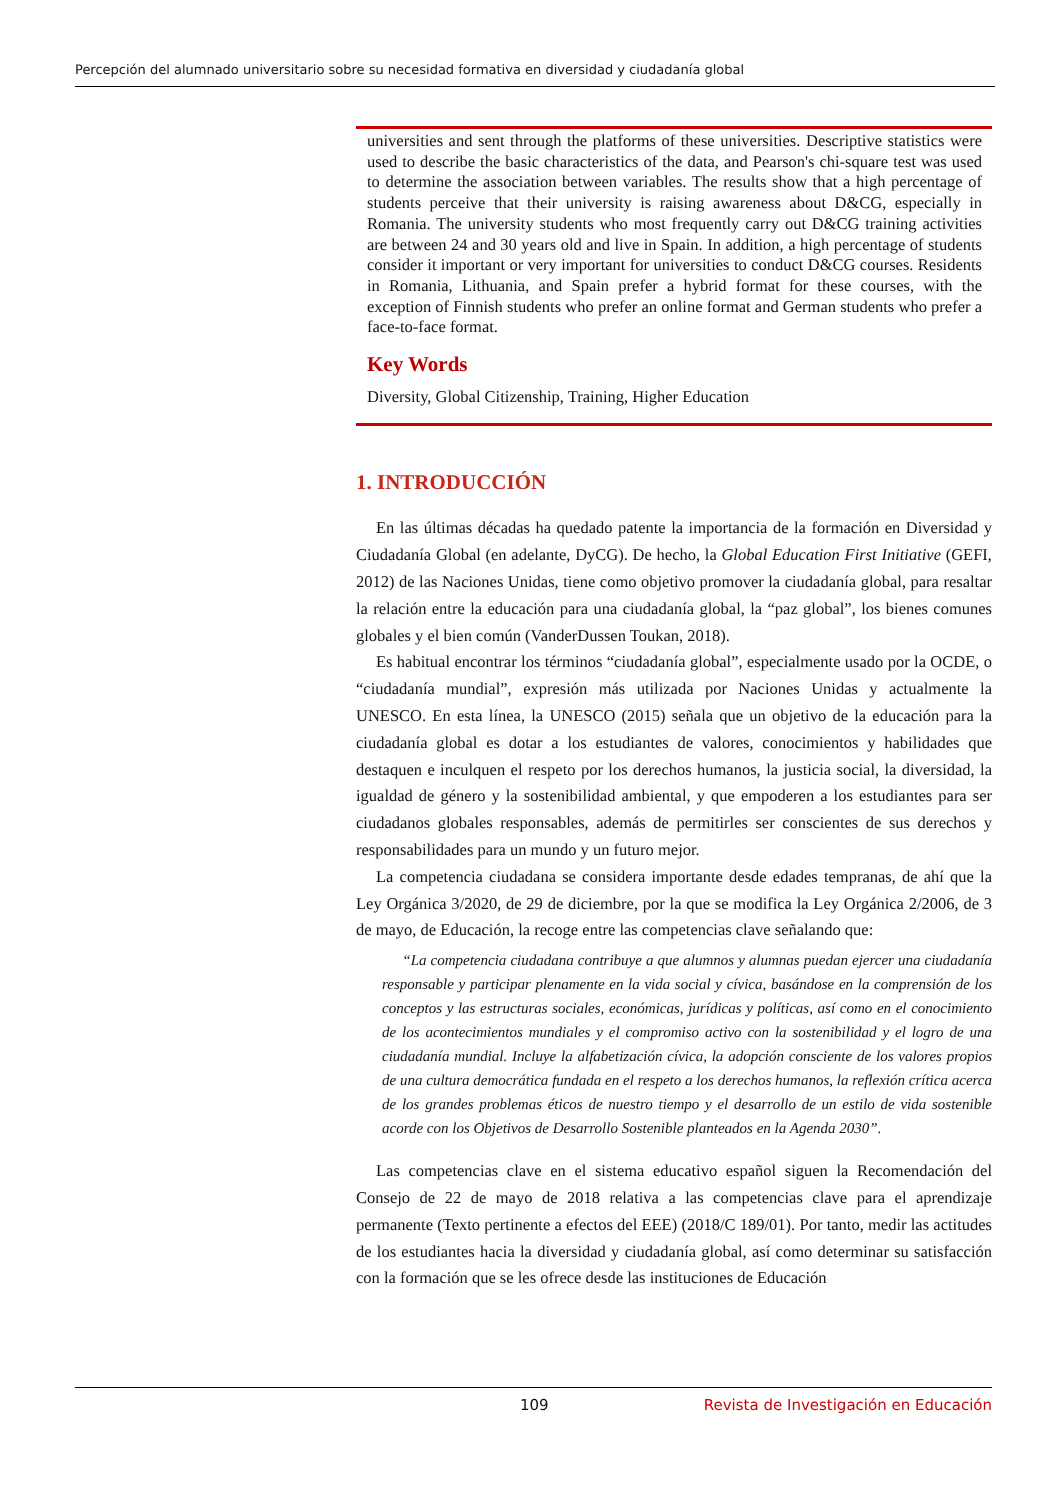Percepción del alumnado universitario sobre su necesidad formativa en diversidad y ciudadanía global
universities and sent through the platforms of these universities. Descriptive statistics were used to describe the basic characteristics of the data, and Pearson's chi-square test was used to determine the association between variables. The results show that a high percentage of students perceive that their university is raising awareness about D&CG, especially in Romania. The university students who most frequently carry out D&CG training activities are between 24 and 30 years old and live in Spain. In addition, a high percentage of students consider it important or very important for universities to conduct D&CG courses. Residents in Romania, Lithuania, and Spain prefer a hybrid format for these courses, with the exception of Finnish students who prefer an online format and German students who prefer a face-to-face format.
Key Words
Diversity, Global Citizenship, Training, Higher Education
1. INTRODUCCIÓN
En las últimas décadas ha quedado patente la importancia de la formación en Diversidad y Ciudadanía Global (en adelante, DyCG). De hecho, la Global Education First Initiative (GEFI, 2012) de las Naciones Unidas, tiene como objetivo promover la ciudadanía global, para resaltar la relación entre la educación para una ciudadanía global, la “paz global”, los bienes comunes globales y el bien común (VanderDussen Toukan, 2018).
Es habitual encontrar los términos “ciudadanía global”, especialmente usado por la OCDE, o “ciudadanía mundial”, expresión más utilizada por Naciones Unidas y actualmente la UNESCO. En esta línea, la UNESCO (2015) señala que un objetivo de la educación para la ciudadanía global es dotar a los estudiantes de valores, conocimientos y habilidades que destaquen e inculquen el respeto por los derechos humanos, la justicia social, la diversidad, la igualdad de género y la sostenibilidad ambiental, y que empoderen a los estudiantes para ser ciudadanos globales responsables, además de permitirles ser conscientes de sus derechos y responsabilidades para un mundo y un futuro mejor.
La competencia ciudadana se considera importante desde edades tempranas, de ahí que la Ley Orgánica 3/2020, de 29 de diciembre, por la que se modifica la Ley Orgánica 2/2006, de 3 de mayo, de Educación, la recoge entre las competencias clave señalando que:
“La competencia ciudadana contribuye a que alumnos y alumnas puedan ejercer una ciudadanía responsable y participar plenamente en la vida social y cívica, basándose en la comprensión de los conceptos y las estructuras sociales, económicas, jurídicas y políticas, así como en el conocimiento de los acontecimientos mundiales y el compromiso activo con la sostenibilidad y el logro de una ciudadanía mundial. Incluye la alfabetización cívica, la adopción consciente de los valores propios de una cultura democrática fundada en el respeto a los derechos humanos, la reflexión crítica acerca de los grandes problemas éticos de nuestro tiempo y el desarrollo de un estilo de vida sostenible acorde con los Objetivos de Desarrollo Sostenible planteados en la Agenda 2030”.
Las competencias clave en el sistema educativo español siguen la Recomendación del Consejo de 22 de mayo de 2018 relativa a las competencias clave para el aprendizaje permanente (Texto pertinente a efectos del EEE) (2018/C 189/01). Por tanto, medir las actitudes de los estudiantes hacia la diversidad y ciudadanía global, así como determinar su satisfacción con la formación que se les ofrece desde las instituciones de Educación
109 Revista de Investigación en Educación